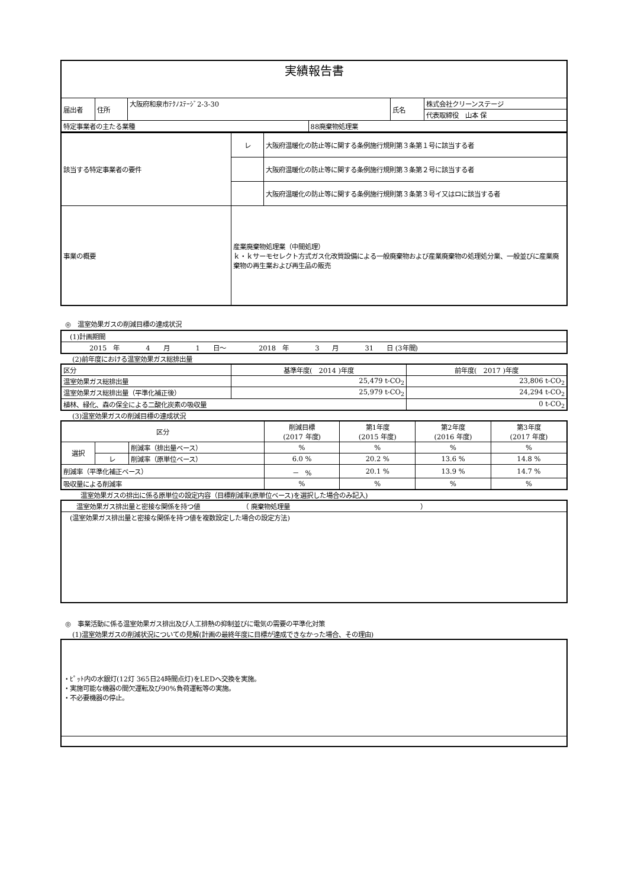| 実績報告書 | | | | | |
| 届出者 | 住所 | 大阪府和泉市ﾃｸﾉｽﾃｰｼﾞ2-3-30 | | 氏名 | 株式会社クリーンステージ |
| | | | | | 代表取締役 山本 保 |
| 特定事業者の主たる業種 | | | 88廃棄物処理業 | | |
| 該当する特定事業者の要件 | レ | 大阪府温暖化の防止等に関する条例施行規則第３条第１号に該当する者 |
| | | 大阪府温暖化の防止等に関する条例施行規則第３条第２号に該当する者 |
| | | 大阪府温暖化の防止等に関する条例施行規則第３条第３号イ又はロに該当する者 |
| 事業の概要 | 産業廃棄物処理業（中間処理） ｋ・ｋサーモセレクト方式ガス化改質設備による一般廃棄物および産業廃棄物の処理処分業、一般並びに産業廃棄物の再生業および再生品の販売 | |
◎　温室効果ガスの削減目標の達成状況
| (1)計画期間 |
| 2015 年 4 月 1 日～ 2018 年 3 月 31 日 (3年間) |
(2)前年度における温室効果ガス総排出量
| 区分 | 基準年度( 2014 )年度 | 前年度( 2017 )年度 |
| --- | --- | --- |
| 温室効果ガス総排出量 | 25,479 t-CO<sub>2</sub> | 23,806 t-CO<sub>2</sub> |
| 温室効果ガス総排出量（平準化補正後） | 25,979 t-CO<sub>2</sub> | 24,294 t-CO<sub>2</sub> |
| 植林、緑化、森の保全による二酸化炭素の吸収量 | | 0 t-CO<sub>2</sub> |
(3)温室効果ガスの削減目標の達成状況
| 区分 | | | 削減目標 (2017 年度) | 第1年度 (2015 年度) | 第2年度 (2016 年度) | 第3年度 (2017 年度) |
| --- | --- | --- | --- | --- | --- | --- |
| 選択 | | 削減率（排出量ベース） | % | % | % | % |
| | レ | 削減率（原単位ベース） | 6.0 % | 20.2 % | 13.6 % | 14.8 % |
| 削減率（平準化補正ベース） | | | － % | 20.1 % | 13.9 % | 14.7 % |
| 吸収量による削減率 | | | % | % | % | % |
温室効果ガスの排出に係る原単位の設定内容（目標削減率(原単位ベース)を選択した場合のみ記入)
| 温室効果ガス排出量と密接な関係を持つ値 （ 廃棄物処理量 ） |
| (温室効果ガス排出量と密接な関係を持つ値を複数設定した場合の設定方法) |
◎　事業活動に係る温室効果ガス排出及び人工排熱の抑制並びに電気の需要の平準化対策
(1)温室効果ガスの削減状況についての見解(計画の最終年度に目標が達成できなかった場合、その理由)
| ・ﾋﾟｯﾄ内の水銀灯(12灯 365日24時間点灯)をLEDへ交換を実施。 ・実施可能な機器の間欠運転及び90%負荷運転等の実施。 ・不必要機器の停止。 |